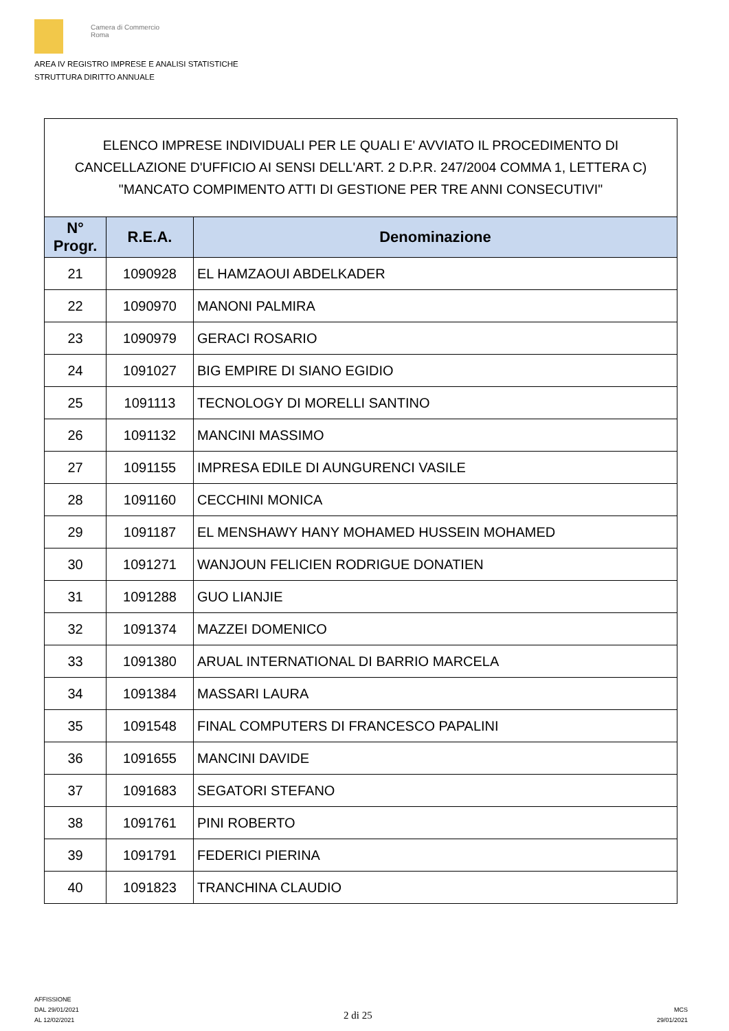Camera di Commercio
Roma
AREA IV REGISTRO IMPRESE E ANALISI STATISTICHE
STRUTTURA DIRITTO ANNUALE
ELENCO IMPRESE INDIVIDUALI PER LE QUALI E' AVVIATO IL PROCEDIMENTO DI CANCELLAZIONE D'UFFICIO AI SENSI DELL'ART. 2 D.P.R. 247/2004 COMMA 1, LETTERA C) "MANCATO COMPIMENTO ATTI DI GESTIONE PER TRE ANNI CONSECUTIVI"
| N° Progr. | R.E.A. | Denominazione |
| --- | --- | --- |
| 21 | 1090928 | EL HAMZAOUI ABDELKADER |
| 22 | 1090970 | MANONI PALMIRA |
| 23 | 1090979 | GERACI ROSARIO |
| 24 | 1091027 | BIG EMPIRE DI SIANO EGIDIO |
| 25 | 1091113 | TECNOLOGY DI MORELLI SANTINO |
| 26 | 1091132 | MANCINI MASSIMO |
| 27 | 1091155 | IMPRESA EDILE DI AUNGURENCI VASILE |
| 28 | 1091160 | CECCHINI MONICA |
| 29 | 1091187 | EL MENSHAWY HANY MOHAMED HUSSEIN MOHAMED |
| 30 | 1091271 | WANJOUN FELICIEN RODRIGUE DONATIEN |
| 31 | 1091288 | GUO LIANJIE |
| 32 | 1091374 | MAZZEI DOMENICO |
| 33 | 1091380 | ARUAL INTERNATIONAL DI BARRIO MARCELA |
| 34 | 1091384 | MASSARI LAURA |
| 35 | 1091548 | FINAL COMPUTERS DI FRANCESCO PAPALINI |
| 36 | 1091655 | MANCINI DAVIDE |
| 37 | 1091683 | SEGATORI STEFANO |
| 38 | 1091761 | PINI ROBERTO |
| 39 | 1091791 | FEDERICI PIERINA |
| 40 | 1091823 | TRANCHINA CLAUDIO |
AFFISSIONE
DAL 29/01/2021
AL 12/02/2021
2 di 25
MCS
29/01/2021